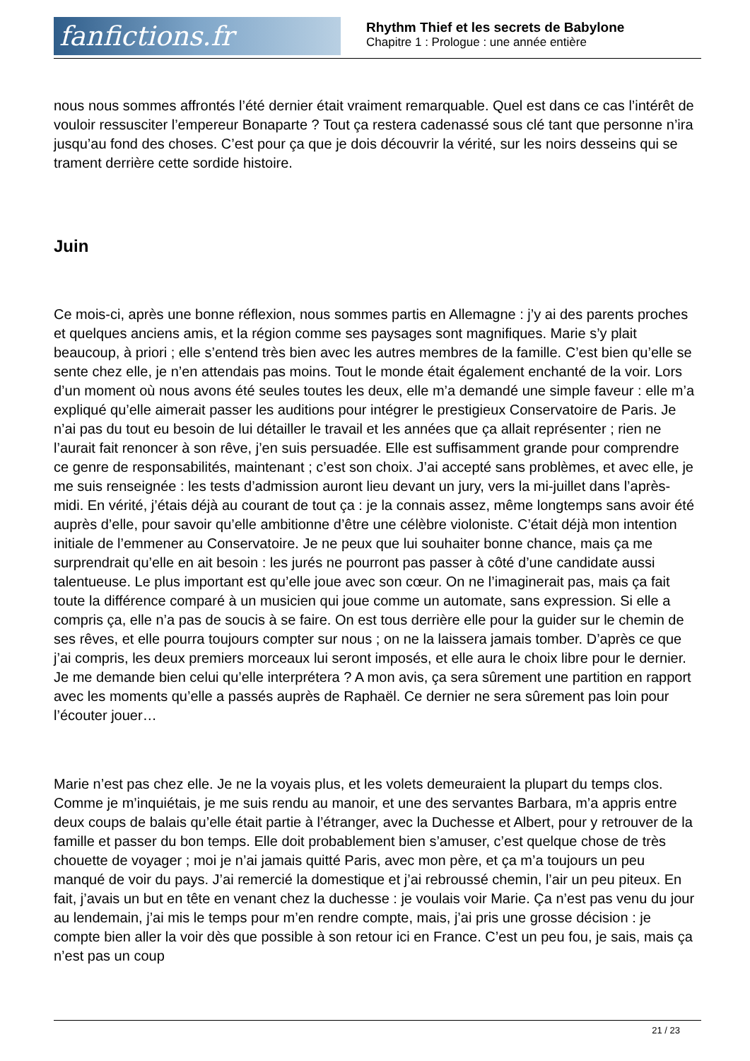fanfictions.fr
Rhythm Thief et les secrets de Babylone
Chapitre 1 : Prologue : une année entière
nous nous sommes affrontés l’été dernier était vraiment remarquable. Quel est dans ce cas l’intérêt de vouloir ressusciter l’empereur Bonaparte ? Tout ça restera cadenassé sous clé tant que personne n’ira jusqu’au fond des choses. C’est pour ça que je dois découvrir la vérité, sur les noirs desseins qui se trament derrière cette sordide histoire.
Juin
Ce mois-ci, après une bonne réflexion, nous sommes partis en Allemagne : j’y ai des parents proches et quelques anciens amis, et la région comme ses paysages sont magnifiques. Marie s’y plait beaucoup, à priori ; elle s’entend très bien avec les autres membres de la famille. C’est bien qu’elle se sente chez elle, je n’en attendais pas moins. Tout le monde était également enchanté de la voir. Lors d’un moment où nous avons été seules toutes les deux, elle m’a demandé une simple faveur : elle m’a expliqué qu’elle aimerait passer les auditions pour intégrer le prestigieux Conservatoire de Paris. Je n’ai pas du tout eu besoin de lui détailler le travail et les années que ça allait représenter ; rien ne l’aurait fait renoncer à son rêve, j’en suis persuadée. Elle est suffisamment grande pour comprendre ce genre de responsabilités, maintenant ; c’est son choix. J’ai accepté sans problèmes, et avec elle, je me suis renseignée : les tests d’admission auront lieu devant un jury, vers la mi-juillet dans l’après-midi. En vérité, j’étais déjà au courant de tout ça : je la connais assez, même longtemps sans avoir été auprès d’elle, pour savoir qu’elle ambitionne d’être une célèbre violoniste. C’était déjà mon intention initiale de l’emmener au Conservatoire. Je ne peux que lui souhaiter bonne chance, mais ça me surprendrait qu’elle en ait besoin : les jurés ne pourront pas passer à côté d’une candidate aussi talentueuse. Le plus important est qu’elle joue avec son cœur. On ne l’imaginerait pas, mais ça fait toute la différence comparé à un musicien qui joue comme un automate, sans expression. Si elle a compris ça, elle n’a pas de soucis à se faire. On est tous derrière elle pour la guider sur le chemin de ses rêves, et elle pourra toujours compter sur nous ; on ne la laissera jamais tomber. D’après ce que j’ai compris, les deux premiers morceaux lui seront imposés, et elle aura le choix libre pour le dernier. Je me demande bien celui qu’elle interprétera ? A mon avis, ça sera sûrement une partition en rapport avec les moments qu’elle a passés auprès de Raphaël. Ce dernier ne sera sûrement pas loin pour l’écouter jouer…
Marie n’est pas chez elle. Je ne la voyais plus, et les volets demeuraient la plupart du temps clos. Comme je m’inquiétais, je me suis rendu au manoir, et une des servantes Barbara, m’a appris entre deux coups de balais qu’elle était partie à l’étranger, avec la Duchesse et Albert, pour y retrouver de la famille et passer du bon temps. Elle doit probablement bien s’amuser, c’est quelque chose de très chouette de voyager ; moi je n’ai jamais quitté Paris, avec mon père, et ça m’a toujours un peu manqué de voir du pays. J’ai remercié la domestique et j’ai rebroussé chemin, l’air un peu piteux. En fait, j’avais un but en tête en venant chez la duchesse : je voulais voir Marie. Ça n’est pas venu du jour au lendemain, j’ai mis le temps pour m’en rendre compte, mais, j’ai pris une grosse décision : je compte bien aller la voir dès que possible à son retour ici en France. C’est un peu fou, je sais, mais ça n’est pas un coup
21 / 23